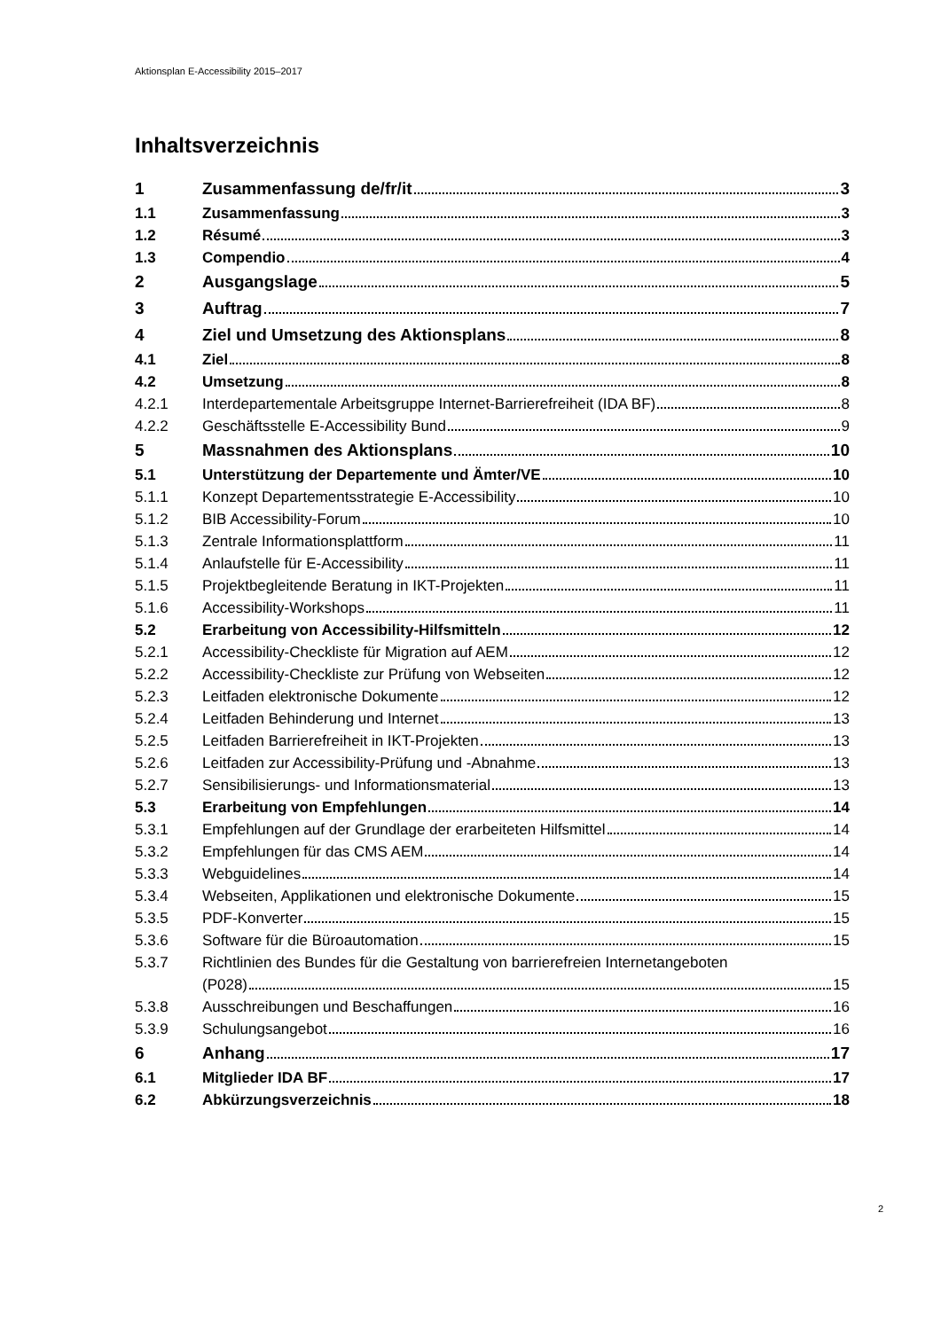Aktionsplan E-Accessibility 2015–2017
Inhaltsverzeichnis
1 Zusammenfassung de/fr/it 3
1.1 Zusammenfassung 3
1.2 Résumé 3
1.3 Compendio 4
2 Ausgangslage 5
3 Auftrag 7
4 Ziel und Umsetzung des Aktionsplans 8
4.1 Ziel 8
4.2 Umsetzung 8
4.2.1 Interdepartementale Arbeitsgruppe Internet-Barrierefreiheit (IDA BF) 8
4.2.2 Geschäftsstelle E-Accessibility Bund 9
5 Massnahmen des Aktionsplans 10
5.1 Unterstützung der Departemente und Ämter/VE 10
5.1.1 Konzept Departementsstrategie E-Accessibility 10
5.1.2 BIB Accessibility-Forum 10
5.1.3 Zentrale Informationsplattform 11
5.1.4 Anlaufstelle für E-Accessibility 11
5.1.5 Projektbegleitende Beratung in IKT-Projekten 11
5.1.6 Accessibility-Workshops 11
5.2 Erarbeitung von Accessibility-Hilfsmitteln 12
5.2.1 Accessibility-Checkliste für Migration auf AEM 12
5.2.2 Accessibility-Checkliste zur Prüfung von Webseiten 12
5.2.3 Leitfaden elektronische Dokumente 12
5.2.4 Leitfaden Behinderung und Internet 13
5.2.5 Leitfaden Barrierefreiheit in IKT-Projekten 13
5.2.6 Leitfaden zur Accessibility-Prüfung und -Abnahme 13
5.2.7 Sensibilisierungs- und Informationsmaterial 13
5.3 Erarbeitung von Empfehlungen 14
5.3.1 Empfehlungen auf der Grundlage der erarbeiteten Hilfsmittel 14
5.3.2 Empfehlungen für das CMS AEM 14
5.3.3 Webguidelines 14
5.3.4 Webseiten, Applikationen und elektronische Dokumente 15
5.3.5 PDF-Konverter 15
5.3.6 Software für die Büroautomation 15
5.3.7 Richtlinien des Bundes für die Gestaltung von barrierefreien Internetangeboten
(P028) 15
5.3.8 Ausschreibungen und Beschaffungen 16
5.3.9 Schulungsangebot 16
6 Anhang 17
6.1 Mitglieder IDA BF 17
6.2 Abkürzungsverzeichnis 18
2